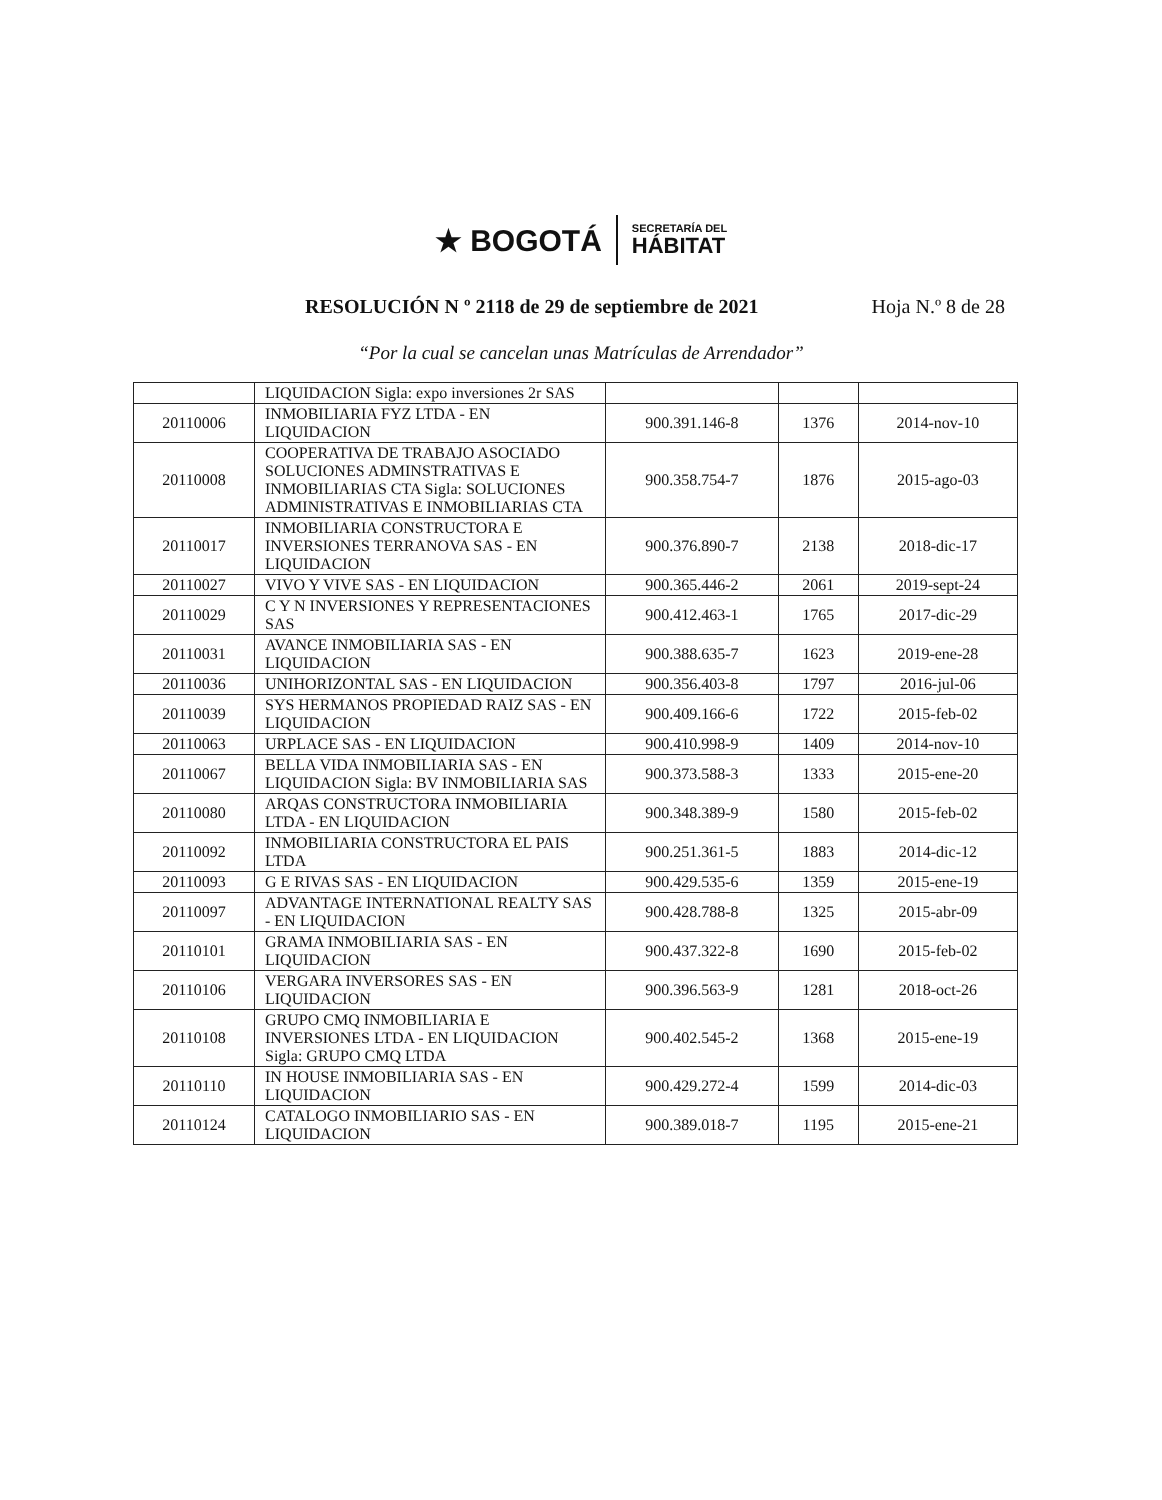★ BOGOTÁ
SECRETARÍA DEL
HÁBITAT
RESOLUCIÓN N º 2118 de 29 de septiembre de 2021 Hoja N.º 8 de 28
“Por la cual se cancelan unas Matrículas de Arrendador”
| | LIQUIDACION Sigla: expo inversiones 2r SAS | | | |
| 20110006 | INMOBILIARIA FYZ LTDA - EN LIQUIDACION | 900.391.146-8 | 1376 | 2014-nov-10 |
| 20110008 | COOPERATIVA DE TRABAJO ASOCIADO SOLUCIONES ADMINSTRATIVAS E INMOBILIARIAS CTA Sigla: SOLUCIONES ADMINISTRATIVAS E INMOBILIARIAS CTA | 900.358.754-7 | 1876 | 2015-ago-03 |
| 20110017 | INMOBILIARIA CONSTRUCTORA E INVERSIONES TERRANOVA SAS - EN LIQUIDACION | 900.376.890-7 | 2138 | 2018-dic-17 |
| 20110027 | VIVO Y VIVE SAS - EN LIQUIDACION | 900.365.446-2 | 2061 | 2019-sept-24 |
| 20110029 | C Y N INVERSIONES Y REPRESENTACIONES SAS | 900.412.463-1 | 1765 | 2017-dic-29 |
| 20110031 | AVANCE INMOBILIARIA SAS - EN LIQUIDACION | 900.388.635-7 | 1623 | 2019-ene-28 |
| 20110036 | UNIHORIZONTAL SAS - EN LIQUIDACION | 900.356.403-8 | 1797 | 2016-jul-06 |
| 20110039 | SYS HERMANOS PROPIEDAD RAIZ SAS - EN LIQUIDACION | 900.409.166-6 | 1722 | 2015-feb-02 |
| 20110063 | URPLACE SAS - EN LIQUIDACION | 900.410.998-9 | 1409 | 2014-nov-10 |
| 20110067 | BELLA VIDA INMOBILIARIA SAS - EN LIQUIDACION Sigla: BV INMOBILIARIA SAS | 900.373.588-3 | 1333 | 2015-ene-20 |
| 20110080 | ARQAS CONSTRUCTORA INMOBILIARIA LTDA - EN LIQUIDACION | 900.348.389-9 | 1580 | 2015-feb-02 |
| 20110092 | INMOBILIARIA CONSTRUCTORA EL PAIS LTDA | 900.251.361-5 | 1883 | 2014-dic-12 |
| 20110093 | G E RIVAS SAS - EN LIQUIDACION | 900.429.535-6 | 1359 | 2015-ene-19 |
| 20110097 | ADVANTAGE INTERNATIONAL REALTY SAS - EN LIQUIDACION | 900.428.788-8 | 1325 | 2015-abr-09 |
| 20110101 | GRAMA INMOBILIARIA SAS - EN LIQUIDACION | 900.437.322-8 | 1690 | 2015-feb-02 |
| 20110106 | VERGARA INVERSORES SAS - EN LIQUIDACION | 900.396.563-9 | 1281 | 2018-oct-26 |
| 20110108 | GRUPO CMQ INMOBILIARIA E INVERSIONES LTDA - EN LIQUIDACION Sigla: GRUPO CMQ LTDA | 900.402.545-2 | 1368 | 2015-ene-19 |
| 20110110 | IN HOUSE INMOBILIARIA SAS - EN LIQUIDACION | 900.429.272-4 | 1599 | 2014-dic-03 |
| 20110124 | CATALOGO INMOBILIARIO SAS - EN LIQUIDACION | 900.389.018-7 | 1195 | 2015-ene-21 |